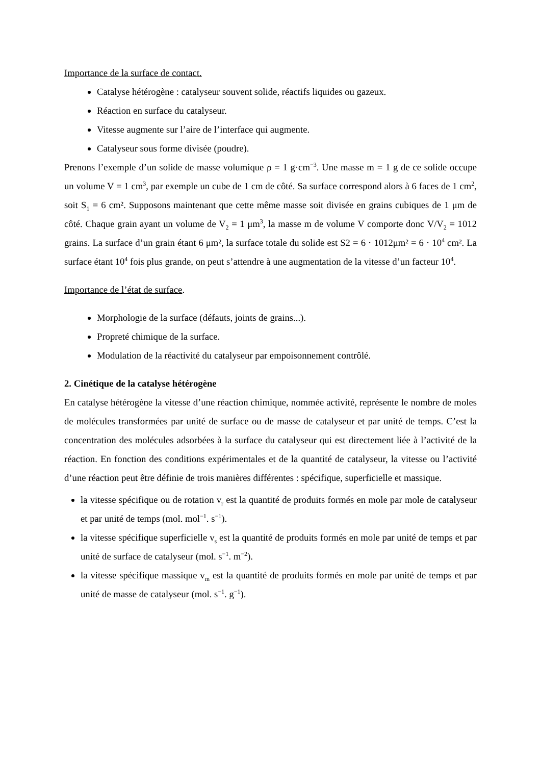Importance de la surface de contact.
Catalyse hétérogène : catalyseur souvent solide, réactifs liquides ou gazeux.
Réaction en surface du catalyseur.
Vitesse augmente sur l’aire de l’interface qui augmente.
Catalyseur sous forme divisée (poudre).
Prenons l’exemple d’un solide de masse volumique ρ = 1 g·cm<sup>−3</sup>. Une masse m = 1 g de ce solide occupe un volume V = 1 cm<sup>3</sup>, par exemple un cube de 1 cm de côté. Sa surface correspond alors à 6 faces de 1 cm<sup>2</sup>, soit S<sub>1</sub> = 6 cm². Supposons maintenant que cette même masse soit divisée en grains cubiques de 1 μm de côté. Chaque grain ayant un volume de V<sub>2</sub> = 1 μm<sup>3</sup>, la masse m de volume V comporte donc V/V<sub>2</sub> = 1012 grains. La surface d’un grain étant 6 μm², la surface totale du solide est S2 = 6 · 1012μm² = 6 · 10<sup>4</sup> cm². La surface étant 10<sup>4</sup> fois plus grande, on peut s’attendre à une augmentation de la vitesse d’un facteur 10<sup>4</sup>.
Importance de l’état de surface.
Morphologie de la surface (défauts, joints de grains...).
Propreté chimique de la surface.
Modulation de la réactivité du catalyseur par empoisonnement contrôlé.
2. Cinétique de la catalyse hétérogène
En catalyse hétérogène la vitesse d’une réaction chimique, nommée activité, représente le nombre de moles de molécules transformées par unité de surface ou de masse de catalyseur et par unité de temps. C’est la concentration des molécules adsorbées à la surface du catalyseur qui est directement liée à l’activité de la réaction. En fonction des conditions expérimentales et de la quantité de catalyseur, la vitesse ou l’activité d’une réaction peut être définie de trois manières différentes : spécifique, superficielle et massique.
la vitesse spécifique ou de rotation v<sub>r</sub> est la quantité de produits formés en mole par mole de catalyseur et par unité de temps (mol. mol<sup>−1</sup>. s<sup>−1</sup>).
la vitesse spécifique superficielle v<sub>s</sub> est la quantité de produits formés en mole par unité de temps et par unité de surface de catalyseur (mol. s<sup>−1</sup>. m<sup>−2</sup>).
la vitesse spécifique massique v<sub>m</sub> est la quantité de produits formés en mole par unité de temps et par unité de masse de catalyseur (mol. s<sup>−1</sup>. g<sup>−1</sup>).